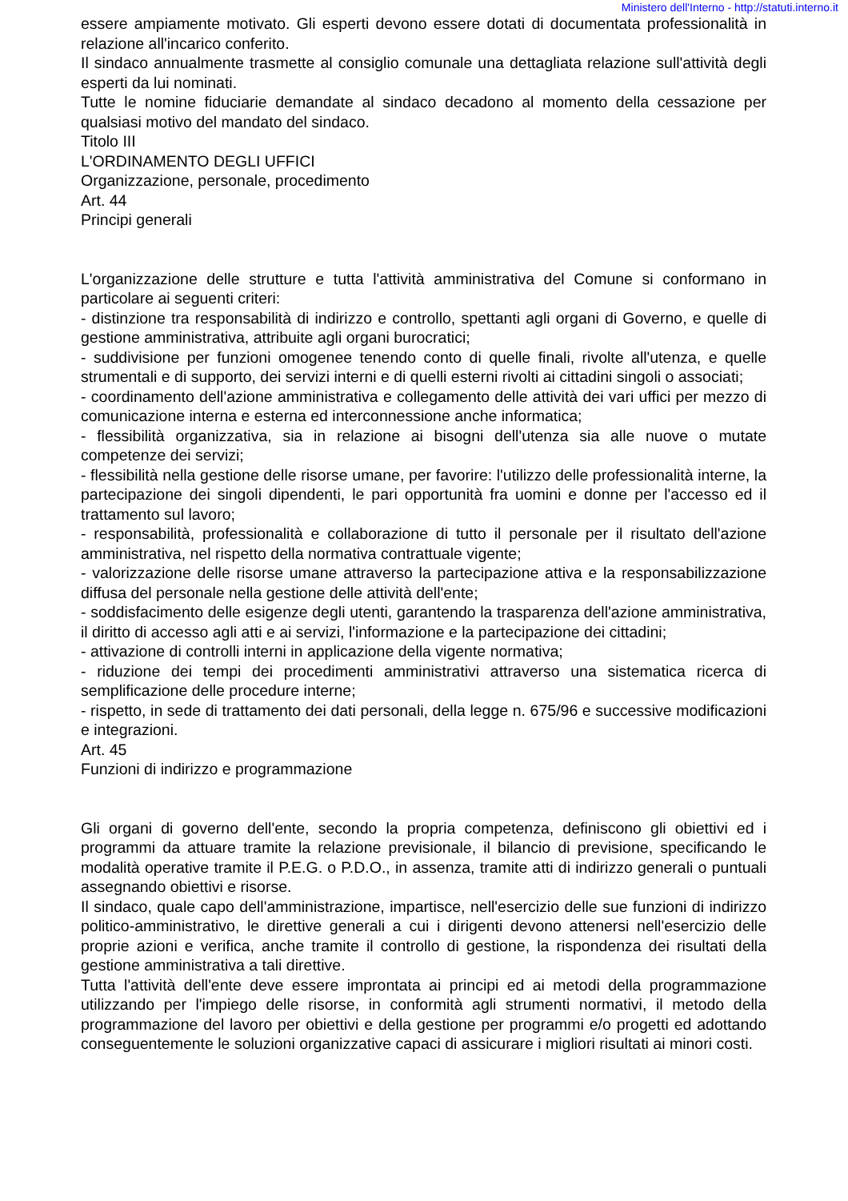Ministero dell'Interno - http://statuti.interno.it
essere ampiamente motivato. Gli esperti devono essere dotati di documentata professionalità in relazione all'incarico conferito.
Il sindaco annualmente trasmette al consiglio comunale una dettagliata relazione sull'attività degli esperti da lui nominati.
Tutte le nomine fiduciarie demandate al sindaco decadono al momento della cessazione per qualsiasi motivo del mandato del sindaco.
Titolo III
L'ORDINAMENTO DEGLI UFFICI
Organizzazione, personale, procedimento
Art. 44
Principi generali
L'organizzazione delle strutture e tutta l'attività amministrativa del Comune si conformano in particolare ai seguenti criteri:
- distinzione tra responsabilità di indirizzo e controllo, spettanti agli organi di Governo, e quelle di gestione amministrativa, attribuite agli organi burocratici;
- suddivisione per funzioni omogenee tenendo conto di quelle finali, rivolte all'utenza, e quelle strumentali e di supporto, dei servizi interni e di quelli esterni rivolti ai cittadini singoli o associati;
- coordinamento dell'azione amministrativa e collegamento delle attività dei vari uffici per mezzo di comunicazione interna e esterna ed interconnessione anche informatica;
- flessibilità organizzativa, sia in relazione ai bisogni dell'utenza sia alle nuove o mutate competenze dei servizi;
- flessibilità nella gestione delle risorse umane, per favorire: l'utilizzo delle professionalità interne, la partecipazione dei singoli dipendenti, le pari opportunità fra uomini e donne per l'accesso ed il trattamento sul lavoro;
- responsabilità, professionalità e collaborazione di tutto il personale per il risultato dell'azione amministrativa, nel rispetto della normativa contrattuale vigente;
- valorizzazione delle risorse umane attraverso la partecipazione attiva e la responsabilizzazione diffusa del personale nella gestione delle attività dell'ente;
- soddisfacimento delle esigenze degli utenti, garantendo la trasparenza dell'azione amministrativa, il diritto di accesso agli atti e ai servizi, l'informazione e la partecipazione dei cittadini;
- attivazione di controlli interni in applicazione della vigente normativa;
- riduzione dei tempi dei procedimenti amministrativi attraverso una sistematica ricerca di semplificazione delle procedure interne;
- rispetto, in sede di trattamento dei dati personali, della legge n. 675/96 e successive modificazioni e integrazioni.
Art. 45
Funzioni di indirizzo e programmazione
Gli organi di governo dell'ente, secondo la propria competenza, definiscono gli obiettivi ed i programmi da attuare tramite la relazione previsionale, il bilancio di previsione, specificando le modalità operative tramite il P.E.G. o P.D.O., in assenza, tramite atti di indirizzo generali o puntuali assegnando obiettivi e risorse.
Il sindaco, quale capo dell'amministrazione, impartisce, nell'esercizio delle sue funzioni di indirizzo politico-amministrativo, le direttive generali a cui i dirigenti devono attenersi nell'esercizio delle proprie azioni e verifica, anche tramite il controllo di gestione, la rispondenza dei risultati della gestione amministrativa a tali direttive.
Tutta l'attività dell'ente deve essere improntata ai principi ed ai metodi della programmazione utilizzando per l'impiego delle risorse, in conformità agli strumenti normativi, il metodo della programmazione del lavoro per obiettivi e della gestione per programmi e/o progetti ed adottando conseguentemente le soluzioni organizzative capaci di assicurare i migliori risultati ai minori costi.